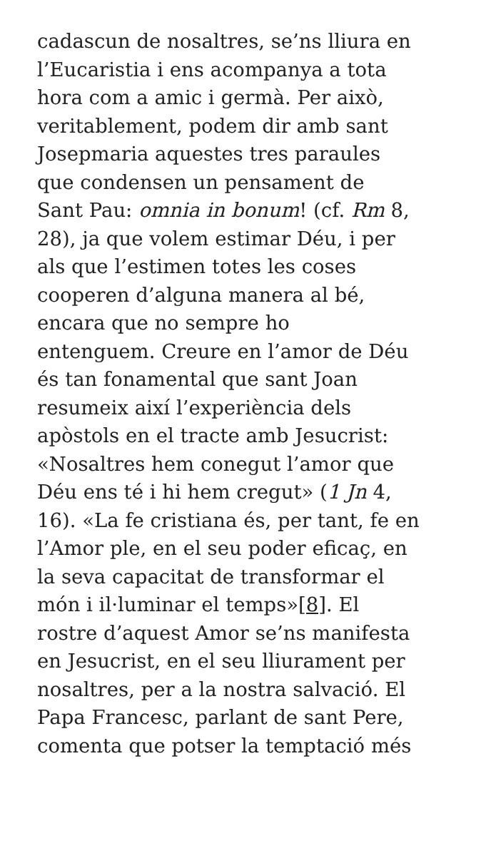cadascun de nosaltres, se’ns lliura en
l’Eucaristia i ens acompanya a tota
hora com a amic i germà. Per això,
veritablement, podem dir amb sant
Josepmaria aquestes tres paraules
que condensen un pensament de
Sant Pau: omnia in bonum! (cf. Rm 8,
28), ja que volem estimar Déu, i per
als que l’estimen totes les coses
cooperen d’alguna manera al bé,
encara que no sempre ho
entenguem. Creure en l’amor de Déu
és tan fonamental que sant Joan
resumeix així l’experiència dels
apòstols en el tracte amb Jesucrist:
«Nosaltres hem conegut l’amor que
Déu ens té i hi hem cregut» (1 Jn 4,
16). «La fe cristiana és, per tant, fe en
l’Amor ple, en el seu poder eficaç, en
la seva capacitat de transformar el
món i il·luminar el temps»[8]. El
rostre d’aquest Amor se’ns manifesta
en Jesucrist, en el seu lliurament per
nosaltres, per a la nostra salvació. El
Papa Francesc, parlant de sant Pere,
comenta que potser la temptació més